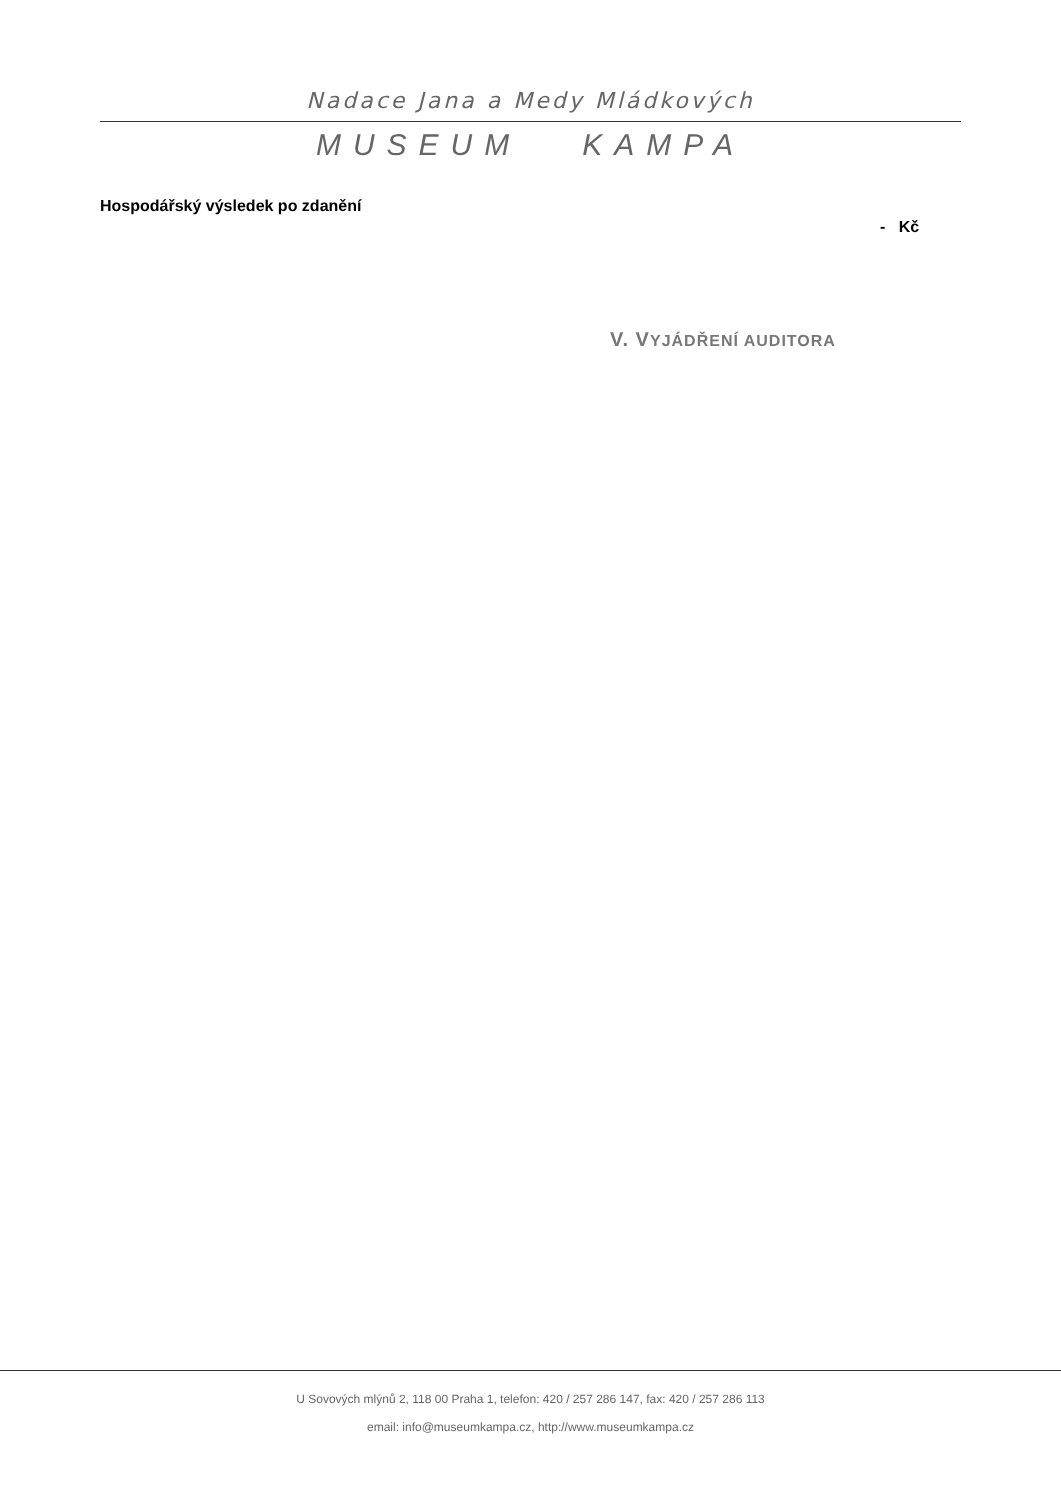Nadace Jana a Medy Mládkových
MUSEUM KAMPA
Hospodářský výsledek po zdanění
- Kč
V. VYJÁDŘENÍ AUDITORA
U Sovových mlýnů 2, 118 00 Praha 1, telefon: 420 / 257 286 147, fax: 420 / 257 286 113
email: info@museumkampa.cz, http://www.museumkampa.cz